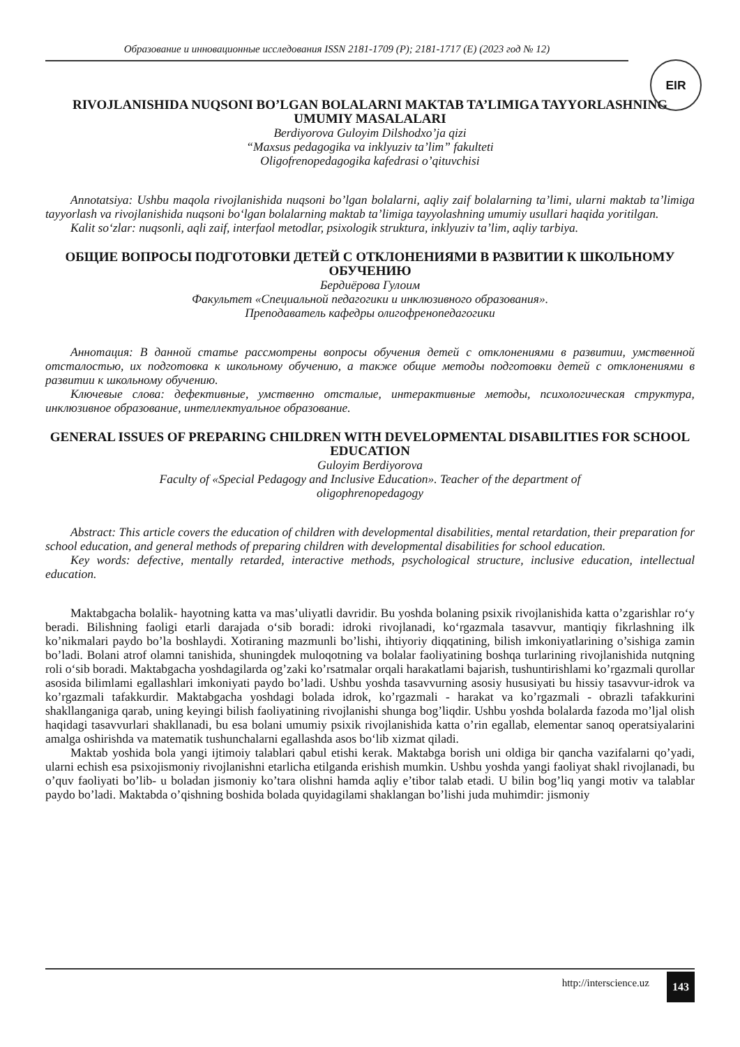Образование и инновационные исследования ISSN 2181-1709 (P); 2181-1717 (E) (2023 год № 12)
EIR
RIVOJLANISHIDA NUQSONI BO’LGAN BOLALARNI MAKTAB TA’LIMIGA TAYYORLASHNING UMUMIY MASALALARI
Berdiyorova Guloyim Dilshodxo’ja qizi
“Maxsus pedagogika va inklyuziv ta’lim” fakulteti
Oligofrenopedagogika kafedrasi o’qituvchisi
Annotatsiya: Ushbu maqola rivojlanishida nuqsoni bo’lgan bolalarni, aqliy zaif bolalarning ta’limi, ularni maktab ta’limiga tayyorlash va rivojlanishida nuqsoni bo‘lgan bolalarning maktab ta’limiga tayyolashning umumiy usullari haqida yoritilgan.
Kalit so‘zlar: nuqsonli, aqli zaif, interfaol metodlar, psixologik struktura, inklyuziv ta’lim, aqliy tarbiya.
ОБЩИЕ ВОПРОСЫ ПОДГОТОВКИ ДЕТЕЙ С ОТКЛОНЕНИЯМИ В РАЗВИТИИ К ШКОЛЬНОМУ ОБУЧЕНИЮ
Бердиёрова Гулоим
Факультет «Специальной педагогики и инклюзивного образования».
Преподаватель кафедры олигофренопедагогики
Аннотация: В данной статье рассмотрены вопросы обучения детей с отклонениями в развитии, умственной отсталостью, их подготовка к школьному обучению, а также общие методы подготовки детей с отклонениями в развитии к школьному обучению.
Ключевые слова: дефективные, умственно отсталые, интерактивные методы, психологическая структура, инклюзивное образование, интеллектуальное образование.
GENERAL ISSUES OF PREPARING CHILDREN WITH DEVELOPMENTAL DISABILITIES FOR SCHOOL EDUCATION
Guloyim Berdiyorova
Faculty of «Special Pedagogy and Inclusive Education». Teacher of the department of
oligophrenopedagogy
Abstract: This article covers the education of children with developmental disabilities, mental retardation, their preparation for school education, and general methods of preparing children with developmental disabilities for school education.
Key words: defective, mentally retarded, interactive methods, psychological structure, inclusive education, intellectual education.
Maktabgacha bolalik- hayotning katta va mas’uliyatli davridir. Bu yoshda bolaning psixik rivojlanishida katta o’zgarishlar ro‘y beradi. Bilishning faoligi etarli darajada o‘sib boradi: idroki rivojlanadi, ko‘rgazmala tasavvur, mantiqiy fikrlashning ilk ko’nikmalari paydo bo’la boshlaydi. Xotiraning mazmunli bo’lishi, ihtiyoriy diqqatining, bilish imkoniyatlarining o’sishiga zamin bo’ladi. Bolani atrof olamni tanishida, shuningdek muloqotning va bolalar faoliyatining boshqa turlarining rivojlanishida nutqning roli o‘sib boradi. Maktabgacha yoshdagilarda og’zaki ko’rsatmalar orqali harakatlami bajarish, tushuntirishlami ko’rgazmali qurollar asosida bilimlami egallashlari imkoniyati paydo bo’ladi. Ushbu yoshda tasavvurning asosiy hususiyati bu hissiy tasavvur-idrok va ko’rgazmali tafakkurdir. Maktabgacha yoshdagi bolada idrok, ko’rgazmali - harakat va ko’rgazmali - obrazli tafakkurini shakllanganiga qarab, uning keyingi bilish faoliyatining rivojlanishi shunga bog’liqdir. Ushbu yoshda bolalarda fazoda mo’ljal olish haqidagi tasavvurlari shakllanadi, bu esa bolani umumiy psixik rivojlanishida katta o’rin egallab, elementar sanoq operatsiyalarini amalga oshirishda va matematik tushunchalarni egallashda asos bo‘lib xizmat qiladi.
Maktab yoshida bola yangi ijtimoiy talablari qabul etishi kerak. Maktabga borish uni oldiga bir qancha vazifalarni qo’yadi, ularni echish esa psixojismoniy rivojlanishni etarlicha etilganda erishish mumkin. Ushbu yoshda yangi faoliyat shakl rivojlanadi, bu o’quv faoliyati bo’lib- u boladan jismoniy ko’tara olishni hamda aqliy e’tibor talab etadi. U bilin bog’liq yangi motiv va talablar paydo bo’ladi. Maktabda o’qishning boshida bolada quyidagilami shaklangan bo’lishi juda muhimdir: jismoniy
http://interscience.uz 143